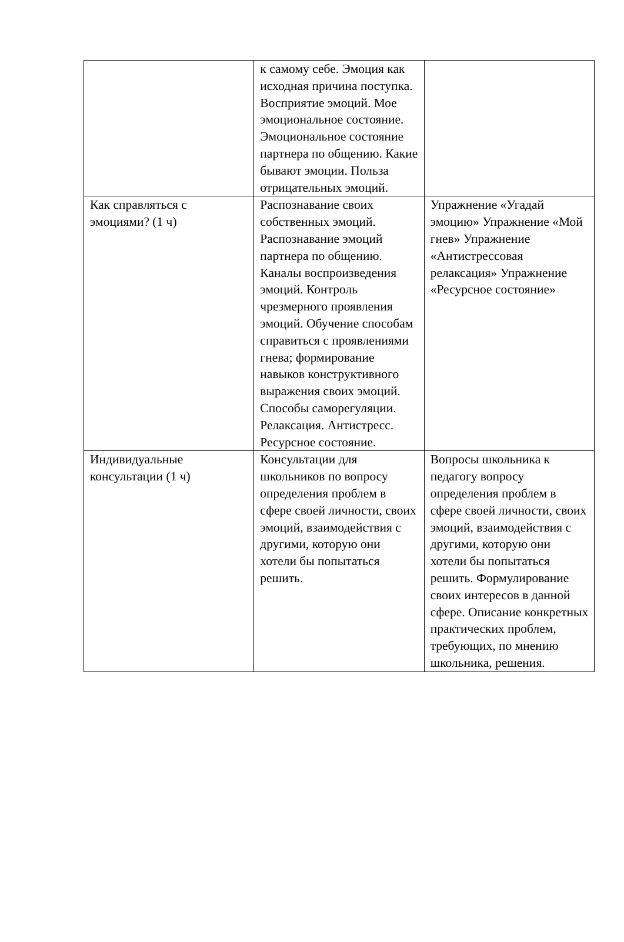| | к самому себе. Эмоция как исходная причина поступка. Восприятие эмоций. Мое эмоциональное состояние. Эмоциональное состояние партнера по общению. Какие бывают эмоции. Польза отрицательных эмоций. | |
| Как справляться с эмоциями? (1 ч) | Распознавание своих собственных эмоций. Распознавание эмоций партнера по общению. Каналы воспроизведения эмоций. Контроль чрезмерного проявления эмоций. Обучение способам справиться с проявлениями гнева; формирование навыков конструктивного выражения своих эмоций. Способы саморегуляции. Релаксация. Антистресс. Ресурсное состояние. | Упражнение «Угадай эмоцию» Упражнение «Мой гнев» Упражнение «Антистрессовая релаксация» Упражнение «Ресурсное состояние» |
| Индивидуальные консультации (1 ч) | Консультации для школьников по вопросу определения проблем в сфере своей личности, своих эмоций, взаимодействия с другими, которую они хотели бы попытаться решить. | Вопросы школьника к педагогу вопросу определения проблем в сфере своей личности, своих эмоций, взаимодействия с другими, которую они хотели бы попытаться решить. Формулирование своих интересов в данной сфере. Описание конкретных практических проблем, требующих, по мнению школьника, решения. |